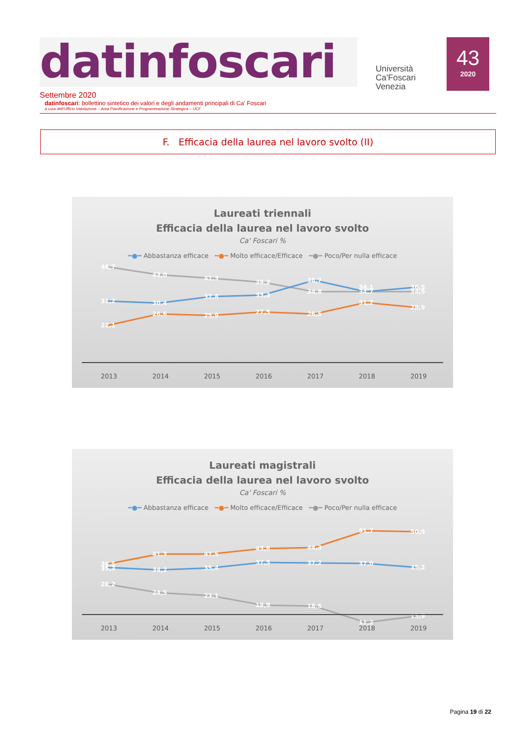datinfoscari
Università
Ca'Foscari
Venezia
43
2020
Settembre 2020
datinfoscari: bollettino sintetico dei valori e degli andamenti principali di Ca' Foscari
a cura dell'Ufficio Valutazione – Area Pianificazione e Programmazione Strategica – UCF
F. Efficacia della laurea nel lavoro svolto (II)
Laureati triennali
Efficacia della laurea nel lavoro svolto
Ca' Foscari %
━●━ Abbastanza efficace ━●━ Molto efficace/Efficace ━●━ Poco/Per nulla efficace
46,7
43,0
41,3
39,2
34,8
34,7
34,5
31,2
30,4
32,8
33,3
38,7
34,1
36,5
22,1
26,6
25,9
27,5
26,5
31,2
28,9
2013
2014
2015
2016
2017
2018
2019
Laureati magistrali
Efficacia della laurea nel lavoro svolto
Ca' Foscari %
━●━ Abbastanza efficace ━●━ Molto efficace/Efficace ━●━ Poco/Per nulla efficace
36,5
41,3
41,5
43,6
44,3
51,7
50,9
35,3
34,2
35,4
37,5
37,2
37,0
35,2
28,2
24,5
23,1
18,9
18,5
11,2
13,9
2013
2014
2015
2016
2017
2018
2019
Pagina 19 di 22